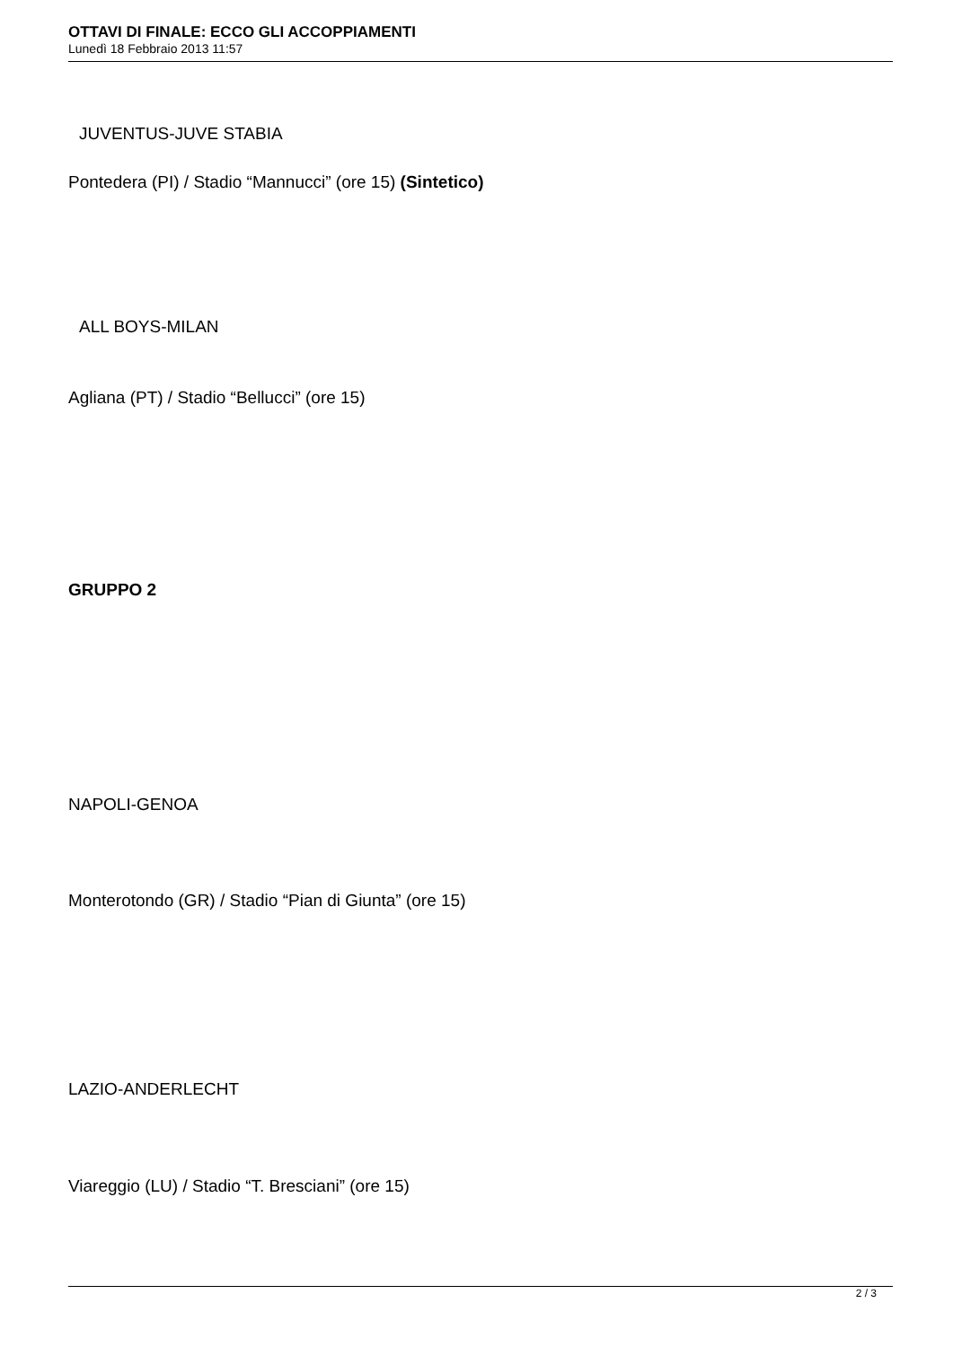OTTAVI DI FINALE: ECCO GLI ACCOPPIAMENTI
Lunedì 18 Febbraio 2013 11:57
JUVENTUS-JUVE STABIA
Pontedera (PI) / Stadio “Mannucci” (ore 15) (Sintetico)
ALL BOYS-MILAN
Agliana (PT) / Stadio “Bellucci” (ore 15)
GRUPPO 2
NAPOLI-GENOA
Monterotondo (GR) / Stadio “Pian di Giunta” (ore 15)
LAZIO-ANDERLECHT
Viareggio (LU) / Stadio “T. Bresciani” (ore 15)
2 / 3